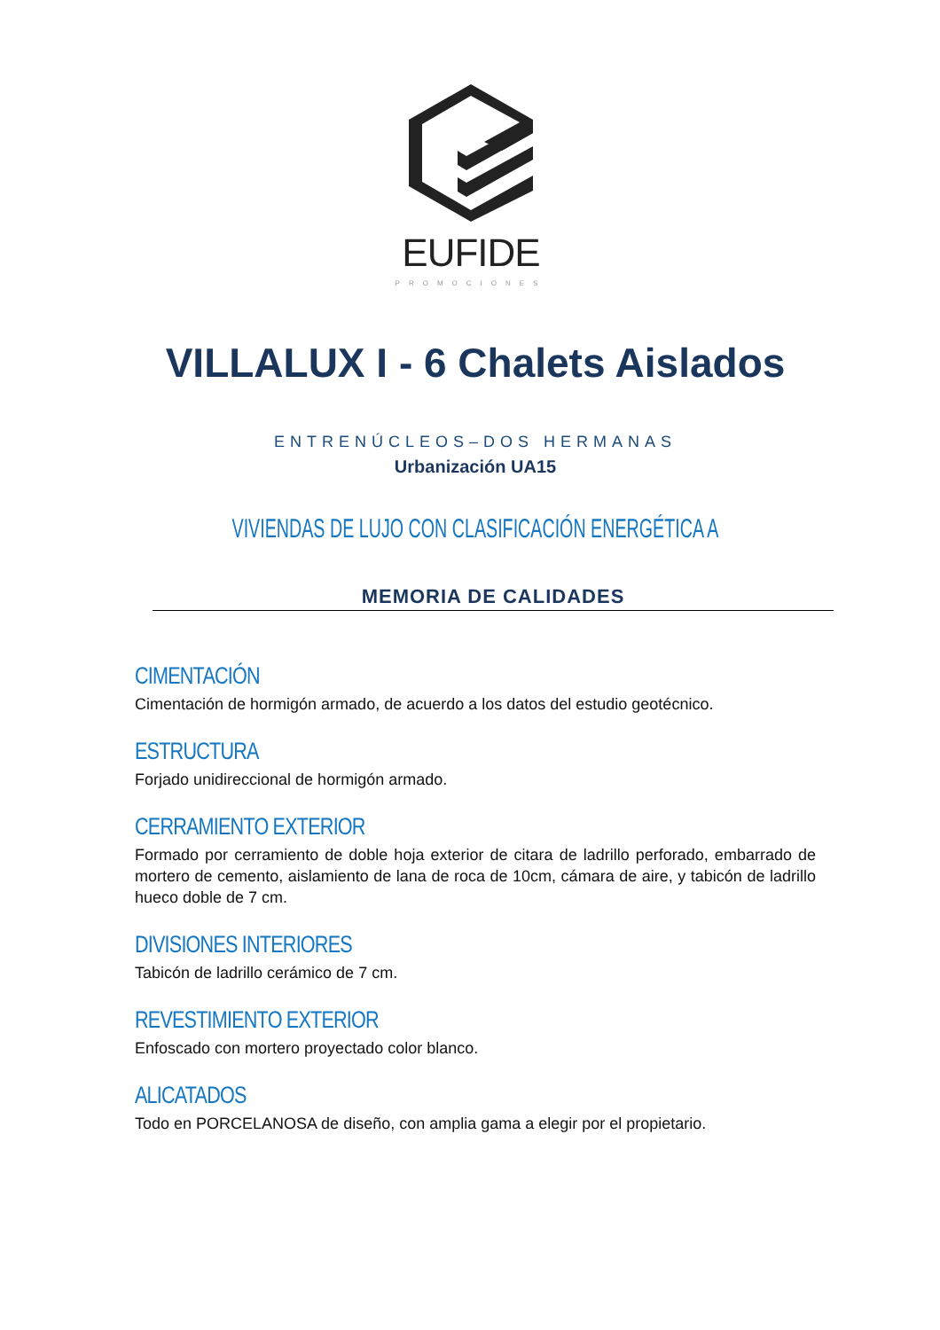EUFIDE
PROMOCIONES
VILLALUX I - 6 Chalets Aislados
ENTRENÚCLEOS–DOS HERMANAS
Urbanización UA15
VIVIENDAS DE LUJO CON CLASIFICACIÓN ENERGÉTICA A
MEMORIA DE CALIDADES
CIMENTACIÓN
Cimentación de hormigón armado, de acuerdo a los datos del estudio geotécnico.
ESTRUCTURA
Forjado unidireccional de hormigón armado.
CERRAMIENTO EXTERIOR
Formado por cerramiento de doble hoja exterior de citara de ladrillo perforado, embarrado de mortero de cemento, aislamiento de lana de roca de 10cm, cámara de aire, y tabicón de ladrillo hueco doble de 7 cm.
DIVISIONES INTERIORES
Tabicón de ladrillo cerámico de 7 cm.
REVESTIMIENTO EXTERIOR
Enfoscado con mortero proyectado color blanco.
ALICATADOS
Todo en PORCELANOSA de diseño, con amplia gama a elegir por el propietario.